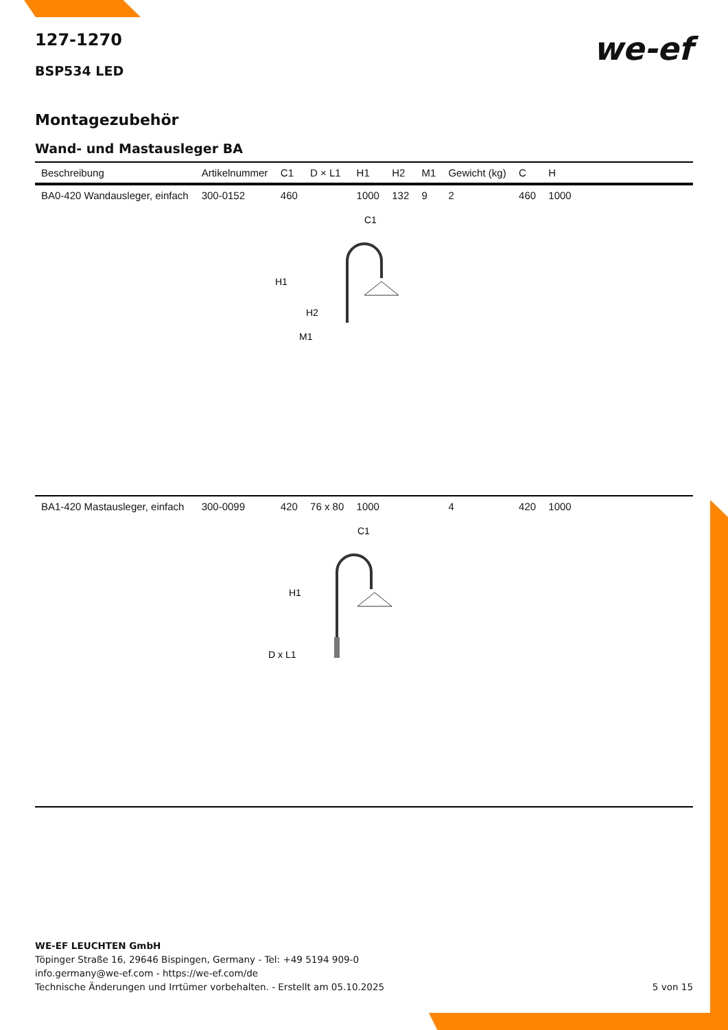we-ef
127-1270
BSP534 LED
Montagezubehör
Wand- und Mastausleger BA
| Beschreibung | Artikelnummer | C1 | D × L1 | H1 | H2 | M1 | Gewicht (kg) | C | H | |
| --- | --- | --- | --- | --- | --- | --- | --- | --- | --- | --- |
| BA0-420 Wandausleger, einfach | 300-0152 | 460 | | 1000 | 132 | 9 | 2 | 460 | 1000 | |
| C1 H1 H2 M1 | | | | | | | | | | |
| BA1-420 Mastausleger, einfach | 300-0099 | 420 | 76 x 80 | 1000 | | | 4 | 420 | 1000 | |
| C1 H1 D x L1 | | | | | | | | | | |
WE-EF LEUCHTEN GmbH
Töpinger Straße 16, 29646 Bispingen, Germany - Tel: +49 5194 909-0
info.germany@we-ef.com - https://we-ef.com/de
Technische Änderungen und Irrtümer vorbehalten. - Erstellt am 05.10.2025 5 von 15